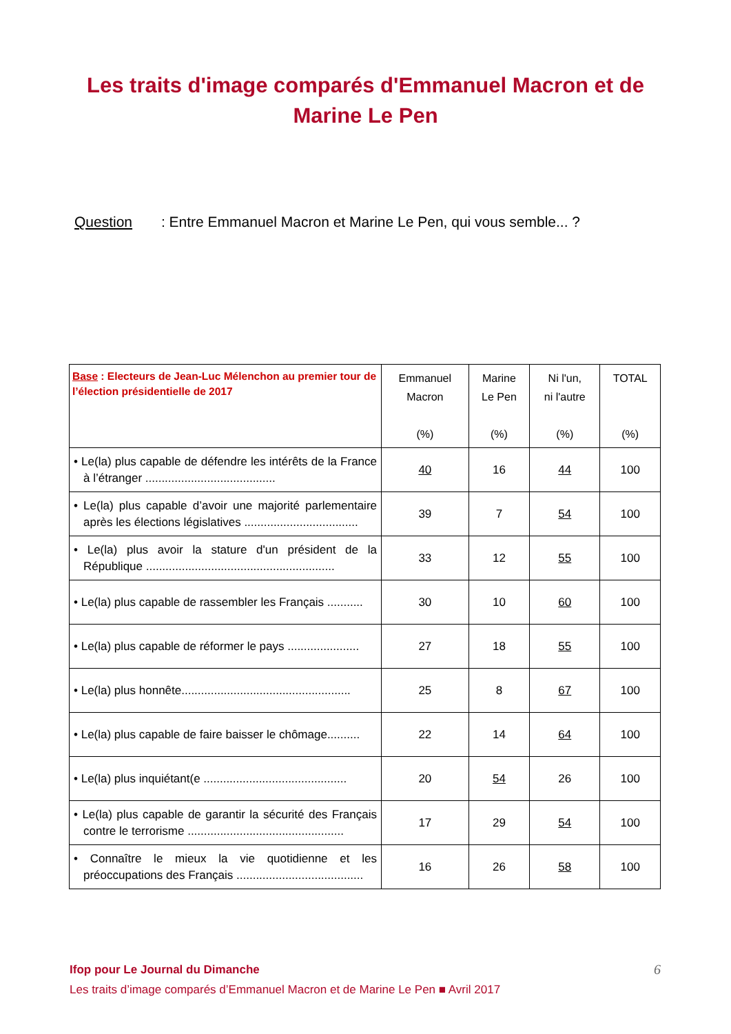Les traits d'image comparés d'Emmanuel Macron et de
Marine Le Pen
Question : Entre Emmanuel Macron et Marine Le Pen, qui vous semble... ?
| Base : Electeurs de Jean-Luc Mélenchon au premier tour de l’élection présidentielle de 2017 | Emmanuel Macron (%) | Marine Le Pen (%) | Ni l'un, ni l'autre (%) | TOTAL (%) |
| --- | --- | --- | --- | --- |
| • Le(la) plus capable de défendre les intérêts de la France à l’étranger ........................................ | 40 | 16 | 44 | 100 |
| • Le(la) plus capable d’avoir une majorité parlementaire après les élections législatives ................................... | 39 | 7 | 54 | 100 |
| • Le(la) plus avoir la stature d'un président de la République .......................................................... | 33 | 12 | 55 | 100 |
| • Le(la) plus capable de rassembler les Français ........... | 30 | 10 | 60 | 100 |
| • Le(la) plus capable de réformer le pays ...................... | 27 | 18 | 55 | 100 |
| • Le(la) plus honnête.................................................... | 25 | 8 | 67 | 100 |
| • Le(la) plus capable de faire baisser le chômage.......... | 22 | 14 | 64 | 100 |
| • Le(la) plus inquiétant(e ............................................ | 20 | 54 | 26 | 100 |
| • Le(la) plus capable de garantir la sécurité des Français contre le terrorisme ................................................ | 17 | 29 | 54 | 100 |
| • Connaître le mieux la vie quotidienne et les préoccupations des Français ....................................... | 16 | 26 | 58 | 100 |
6 Ifop pour Le Journal du Dimanche
Les traits d’image comparés d’Emmanuel Macron et de Marine Le Pen ■ Avril 2017